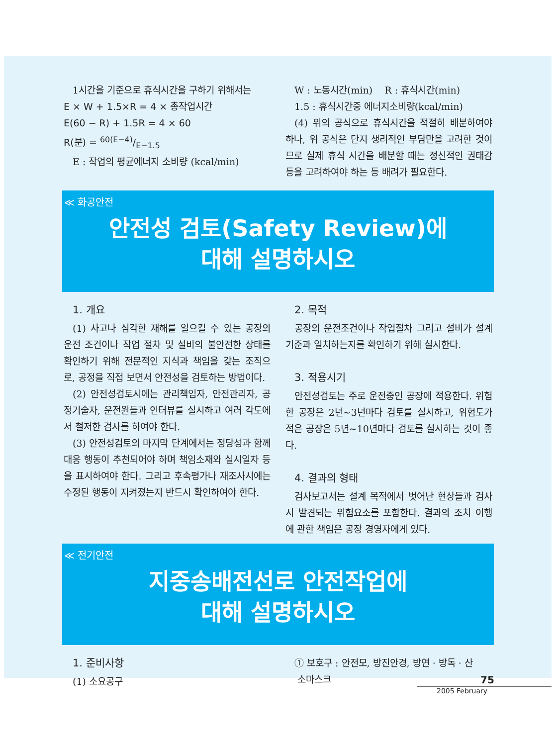1시간을 기준으로 휴식시간을 구하기 위해서는
E × W + 1.5×R = 4 × 총작업시간
E(60 − R) + 1.5R = 4 × 60
R(분) = 60(E−4)/E−1.5
E : 작업의 평균에너지 소비량 (kcal/min)
W : 노동시간(min) R : 휴식시간(min)
1.5 : 휴식시간중 에너지소비량(kcal/min)
(4) 위의 공식으로 휴식시간을 적절히 배분하여야 하나, 위 공식은 단지 생리적인 부담만을 고려한 것이므로 실제 휴식 시간을 배분할 때는 정신적인 권태감 등을 고려하여야 하는 등 배려가 필요한다.
≪ 화공안전
안전성 검토(Safety Review)에
대해 설명하시오
1. 개요
(1) 사고나 심각한 재해를 일으킬 수 있는 공장의 운전 조건이나 작업 절차 및 설비의 불안전한 상태를 확인하기 위해 전문적인 지식과 책임을 갖는 조직으로, 공정을 직접 보면서 안전성을 검토하는 방법이다.
(2) 안전성검토시에는 관리책임자, 안전관리자, 공정기술자, 운전원들과 인터뷰를 실시하고 여러 각도에서 철저한 검사를 하여야 한다.
(3) 안전성검토의 마지막 단계에서는 정당성과 함께 대응 행동이 추천되어야 하며 책임소재와 실시일자 등을 표시하여야 한다. 그리고 후속평가나 재조사시에는 수정된 행동이 지켜졌는지 반드시 확인하여야 한다.
2. 목적
공장의 운전조건이나 작업절차 그리고 설비가 설계기준과 일치하는지를 확인하기 위해 실시한다.
3. 적용시기
안전성검토는 주로 운전중인 공장에 적용한다. 위험한 공장은 2년~3년마다 검토를 실시하고, 위험도가 적은 공장은 5년~10년마다 검토를 실시하는 것이 좋다.
4. 결과의 형태
검사보고서는 설계 목적에서 벗어난 현상들과 검사시 발견되는 위험요소를 포함한다. 결과의 조치 이행에 관한 책임은 공장 경영자에게 있다.
≪ 전기안전
지중송배전선로 안전작업에
대해 설명하시오
1. 준비사항
(1) 소요공구
① 보호구 : 안전모, 방진안경, 방연 · 방독 · 산
소마스크
75
2005 February